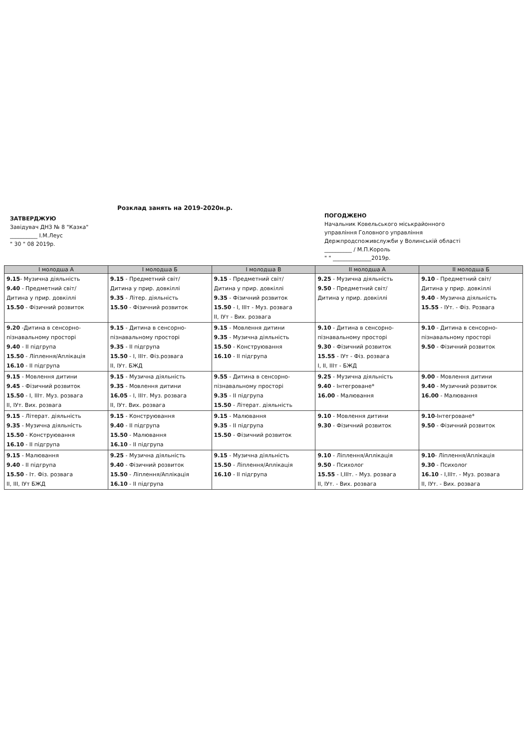Розклад занять на 2019-2020н.р.
ЗАТВЕРДЖУЮ
Завідувач ДНЗ № 8 "Казка"
__________ І.М.Леус
" 30 " 08 2019р.
ПОГОДЖЕНО
Начальник Ковельського міськрайонного
управління Головного управління
Держпродспоживслужби у Волинській області
__________ / М.П.Король
" " ______________2019р.
| І молодша А | І молодша Б | І молодша В | ІІ молодша А | ІІ молодша Б |
| --- | --- | --- | --- | --- |
| 9.15 - Музична діяльність 9.40 - Предметний світ/ Дитина у прир. довкіллі 15.50 - Фізичний розвиток | 9.15 - Предметний світ/ Дитина у прир. довкіллі 9.35 - Літер. діяльність 15.50 - Фізичний розвиток | 9.15 - Предметний світ/ Дитина у прир. довкіллі 9.35 - Фізичний розвиток 15.50 - І, ІІІт - Муз. розвага ІІ, ІУт - Вих. розвага | 9.25 - Музична діяльність 9.50 - Предметний світ/ Дитина у прир. довкіллі | 9.10 - Предметний світ/ Дитина у прир. довкіллі 9.40 - Музична діяльність 15.55 - ІУт. - Фіз. Розвага |
| 9.20 -Дитина в сенсорно- пізнавальному просторі 9.40 - ІІ підгрупа 15.50 - Ліплення/Аплікація 16.10 - ІІ підгрупа | 9.15 - Дитина в сенсорно- пізнавальному просторі 9.35 - ІІ підгрупа 15.50 - І, ІІІт. Фіз.розвага ІІ, ІУт. БЖД | 9.15 - Мовлення дитини 9.35 - Музична діяльність 15.50 - Конструювання 16.10 - ІІ підгрупа | 9.10 - Дитина в сенсорно- пізнавальному просторі 9.30 - Фізичний розвиток 15.55 - ІУт - Фіз. розвага І, ІІ, ІІІт - БЖД | 9.10 - Дитина в сенсорно- пізнавальному просторі 9.50 - Фізичний розвиток |
| 9.15 - Мовлення дитини 9.45 - Фізичний розвиток 15.50 - І, ІІІт. Муз. розвага ІІ, ІУт. Вих. розвага | 9.15 - Музична діяльність 9.35 - Мовлення дитини 16.05 - І, ІІІт. Муз. розвага ІІ, ІУт. Вих. розвага | 9.55 - Дитина в сенсорно- пізнавальному просторі 9.35 - ІІ підгрупа 15.50 - Літерат. діяльність | 9.25 - Музична діяльність 9.40 - Інтегроване* 16.00 - Малювання | 9.00 - Мовлення дитини 9.40 - Музичний розвиток 16.00 - Малювання |
| 9.15 - Літерат. діяльність 9.35 - Музична діяльність 15.50 - Конструювання 16.10 - ІІ підгрупа | 9.15 - Конструювання 9.40 - ІІ підгрупа 15.50 - Малювання 16.10 - ІІ підгрупа | 9.15 - Малювання 9.35 - ІІ підгрупа 15.50 - Фізичний розвиток | 9.10 - Мовлення дитини 9.30 - Фізичний розвиток | 9.10 -Інтегроване* 9.50 - Фізичний розвиток |
| 9.15 - Малювання 9.40 - ІІ підгрупа 15.50 - Іт. Фіз. розвага ІІ, ІІІ, ІУт БЖД | 9.25 - Музична діяльність 9.40 - Фізичний розвиток 15.50 - Ліплення/Аплікація 16.10 - ІІ підгрупа | 9.15 - Музична діяльність 15.50 - Ліплення/Аплікація 16.10 - ІІ підгрупа | 9.10 - Ліплення/Аплікація 9.50 - Психолог 15.55 - І,ІІІт. - Муз. розвага ІІ, ІУт. - Вих. розвага | 9.10 - Ліплення/Аплікація 9.30 - Психолог 16.10 - І,ІІІт. - Муз. розвага ІІ, ІУт. - Вих. розвага |